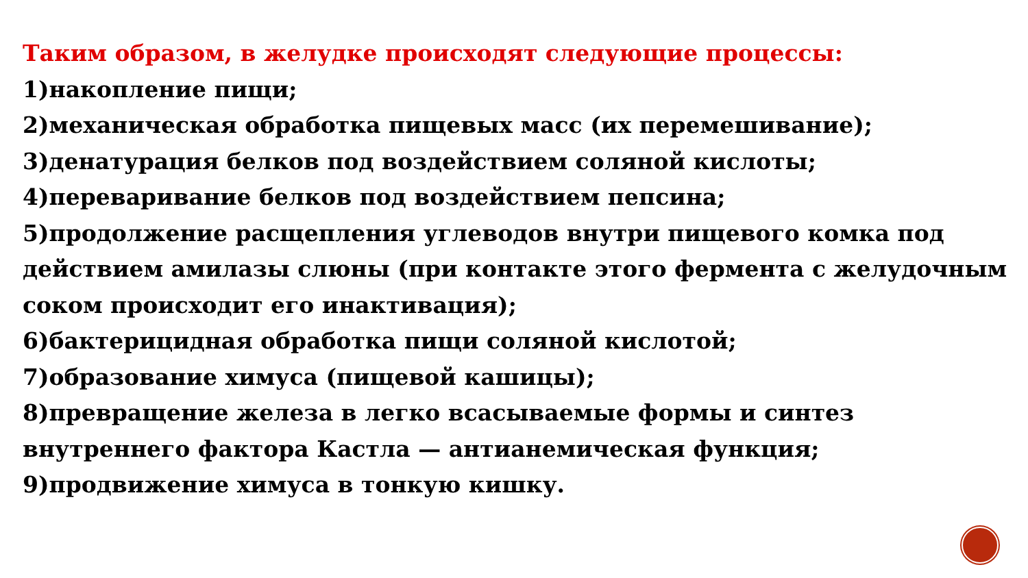Таким образом, в желудке происходят следующие процессы:
1)накопление пищи;
2)механическая обработка пищевых масс (их перемешивание);
3)денатурация белков под воздействием соляной кислоты;
4)переваривание белков под воздействием пепсина;
5)продолжение расщепления углеводов внутри пищевого комка под действием амилазы слюны (при контакте этого фермента с желудочным соком происходит его инактивация);
6)бактерицидная обработка пищи соляной кислотой;
7)образование химуса (пищевой кашицы);
8)превращение железа в легко всасываемые формы и синтез внутреннего фактора Кастла — антианемическая функция;
9)продвижение химуса в тонкую кишку.